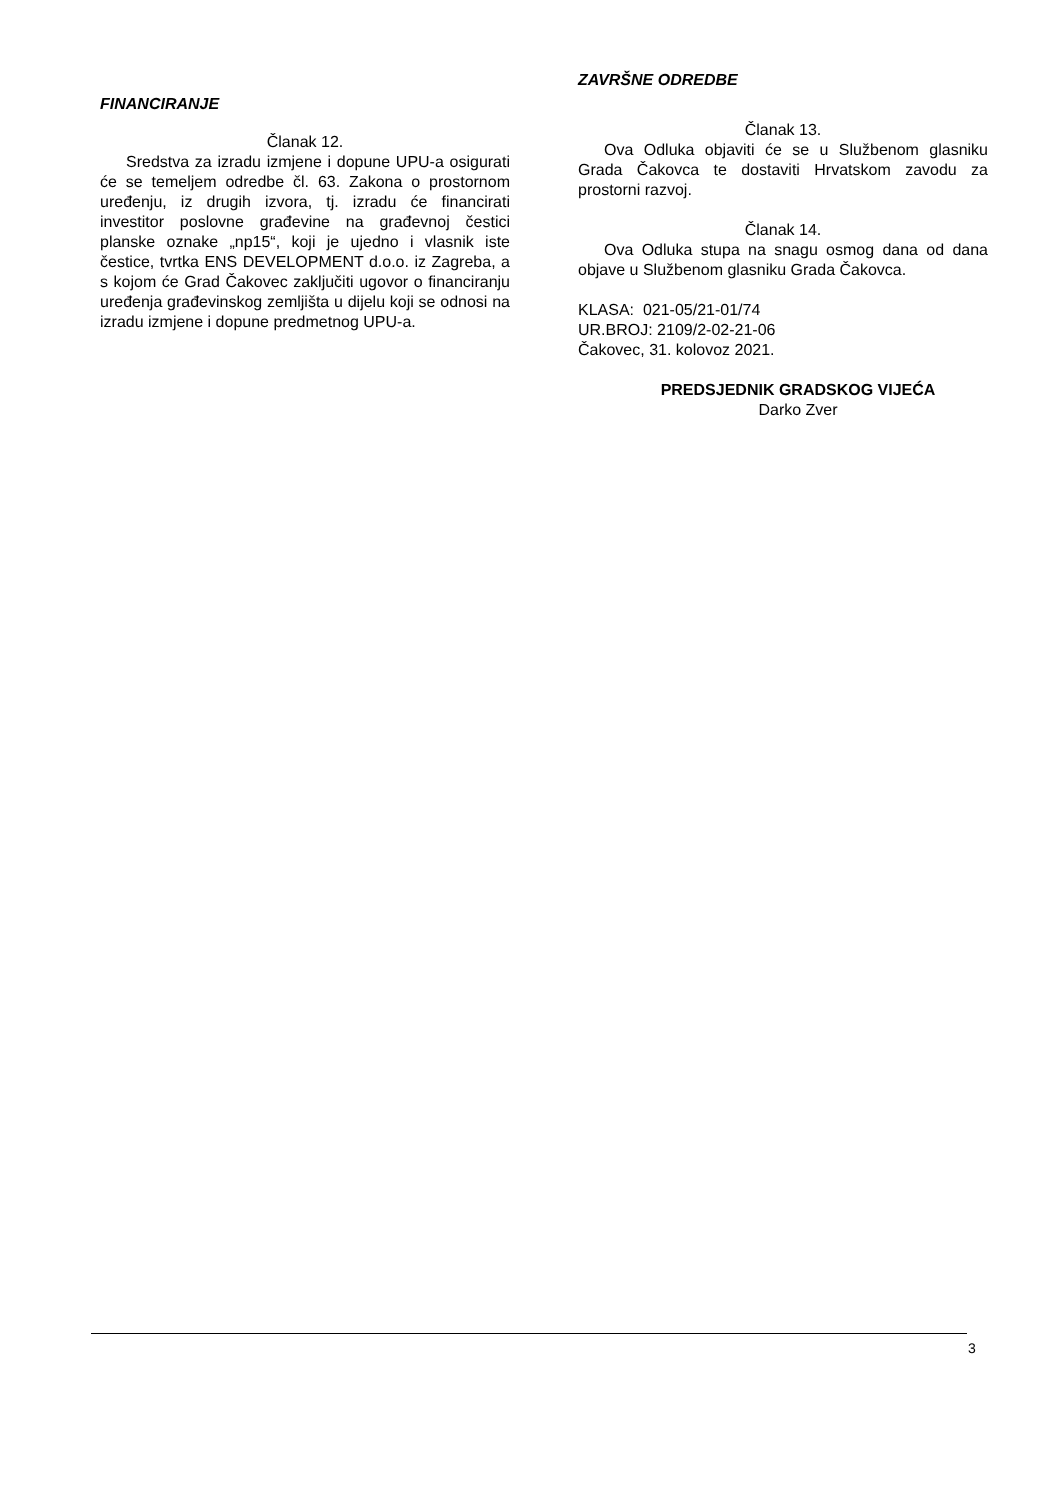FINANCIRANJE
Članak 12.
Sredstva za izradu izmjene i dopune UPU-a osigurati će se temeljem odredbe čl. 63. Zakona o prostornom uređenju, iz drugih izvora, tj. izradu će financirati investitor poslovne građevine na građevnoj čestici planske oznake „np15“, koji je ujedno i vlasnik iste čestice, tvrtka ENS DEVELOPMENT d.o.o. iz Zagreba, a s kojom će Grad Čakovec zaključiti ugovor o financiranju uređenja građevinskog zemljišta u dijelu koji se odnosi na izradu izmjene i dopune predmetnog UPU-a.
ZAVRŠNE ODREDBE
Članak 13.
Ova Odluka objaviti će se u Službenom glasniku Grada Čakovca te dostaviti Hrvatskom zavodu za prostorni razvoj.
Članak 14.
Ova Odluka stupa na snagu osmog dana od dana objave u Službenom glasniku Grada Čakovca.
KLASA: 021-05/21-01/74
UR.BROJ: 2109/2-02-21-06
Čakovec, 31. kolovoz 2021.
PREDSJEDNIK GRADSKOG VIJEĆA
Darko Zver
3